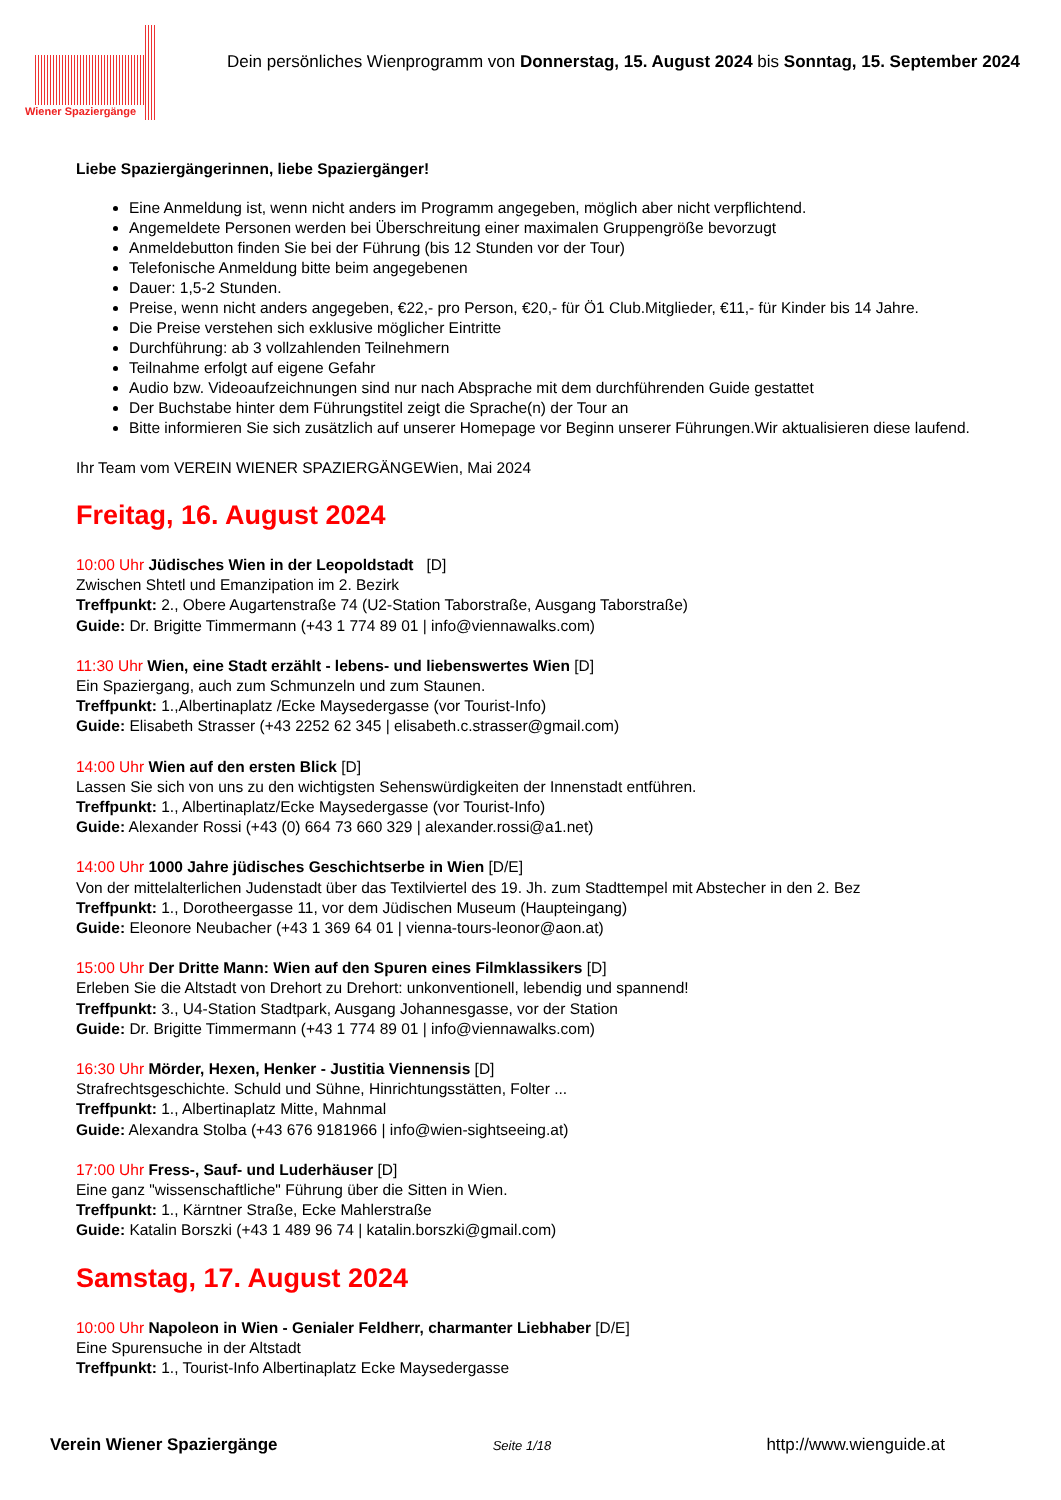Wiener Spaziergänge
Dein persönliches Wienprogramm von Donnerstag, 15. August 2024 bis Sonntag, 15. September 2024
Liebe Spaziergängerinnen, liebe Spaziergänger!
Eine Anmeldung ist, wenn nicht anders im Programm angegeben, möglich aber nicht verpflichtend.
Angemeldete Personen werden bei Überschreitung einer maximalen Gruppengröße bevorzugt
Anmeldebutton finden Sie bei der Führung (bis 12 Stunden vor der Tour)
Telefonische Anmeldung bitte beim angegebenen
Dauer: 1,5-2 Stunden.
Preise, wenn nicht anders angegeben, €22,- pro Person, €20,- für Ö1 Club.Mitglieder, €11,- für Kinder bis 14 Jahre.
Die Preise verstehen sich exklusive möglicher Eintritte
Durchführung: ab 3 vollzahlenden Teilnehmern
Teilnahme erfolgt auf eigene Gefahr
Audio bzw. Videoaufzeichnungen sind nur nach Absprache mit dem durchführenden Guide gestattet
Der Buchstabe hinter dem Führungstitel zeigt die Sprache(n) der Tour an
Bitte informieren Sie sich zusätzlich auf unserer Homepage vor Beginn unserer Führungen.Wir aktualisieren diese laufend.
Ihr Team vom VEREIN WIENER SPAZIERGÄNGEWien, Mai 2024
Freitag, 16. August 2024
10:00 Uhr Jüdisches Wien in der Leopoldstadt [D]
Zwischen Shtetl und Emanzipation im 2. Bezirk
Treffpunkt: 2., Obere Augartenstraße 74 (U2-Station Taborstraße, Ausgang Taborstraße)
Guide: Dr. Brigitte Timmermann (+43 1 774 89 01 | info@viennawalks.com)
11:30 Uhr Wien, eine Stadt erzählt - lebens- und liebenswertes Wien [D]
Ein Spaziergang, auch zum Schmunzeln und zum Staunen.
Treffpunkt: 1.,Albertinaplatz /Ecke Maysedergasse (vor Tourist-Info)
Guide: Elisabeth Strasser (+43 2252 62 345 | elisabeth.c.strasser@gmail.com)
14:00 Uhr Wien auf den ersten Blick [D]
Lassen Sie sich von uns zu den wichtigsten Sehenswürdigkeiten der Innenstadt entführen.
Treffpunkt: 1., Albertinaplatz/Ecke Maysedergasse (vor Tourist-Info)
Guide: Alexander Rossi (+43 (0) 664 73 660 329 | alexander.rossi@a1.net)
14:00 Uhr 1000 Jahre jüdisches Geschichtserbe in Wien [D/E]
Von der mittelalterlichen Judenstadt über das Textilviertel des 19. Jh. zum Stadttempel mit Abstecher in den 2. Bez
Treffpunkt: 1., Dorotheergasse 11, vor dem Jüdischen Museum (Haupteingang)
Guide: Eleonore Neubacher (+43 1 369 64 01 | vienna-tours-leonor@aon.at)
15:00 Uhr Der Dritte Mann: Wien auf den Spuren eines Filmklassikers [D]
Erleben Sie die Altstadt von Drehort zu Drehort: unkonventionell, lebendig und spannend!
Treffpunkt: 3., U4-Station Stadtpark, Ausgang Johannesgasse, vor der Station
Guide: Dr. Brigitte Timmermann (+43 1 774 89 01 | info@viennawalks.com)
16:30 Uhr Mörder, Hexen, Henker - Justitia Viennensis [D]
Strafrechtsgeschichte. Schuld und Sühne, Hinrichtungsstätten, Folter ...
Treffpunkt: 1., Albertinaplatz Mitte, Mahnmal
Guide: Alexandra Stolba (+43 676 9181966 | info@wien-sightseeing.at)
17:00 Uhr Fress-, Sauf- und Luderhäuser [D]
Eine ganz "wissenschaftliche" Führung über die Sitten in Wien.
Treffpunkt: 1., Kärntner Straße, Ecke Mahlerstraße
Guide: Katalin Borszki (+43 1 489 96 74 | katalin.borszki@gmail.com)
Samstag, 17. August 2024
10:00 Uhr Napoleon in Wien - Genialer Feldherr, charmanter Liebhaber [D/E]
Eine Spurensuche in der Altstadt
Treffpunkt: 1., Tourist-Info Albertinaplatz Ecke Maysedergasse
Verein Wiener Spaziergänge Seite 1/18 http://www.wienguide.at